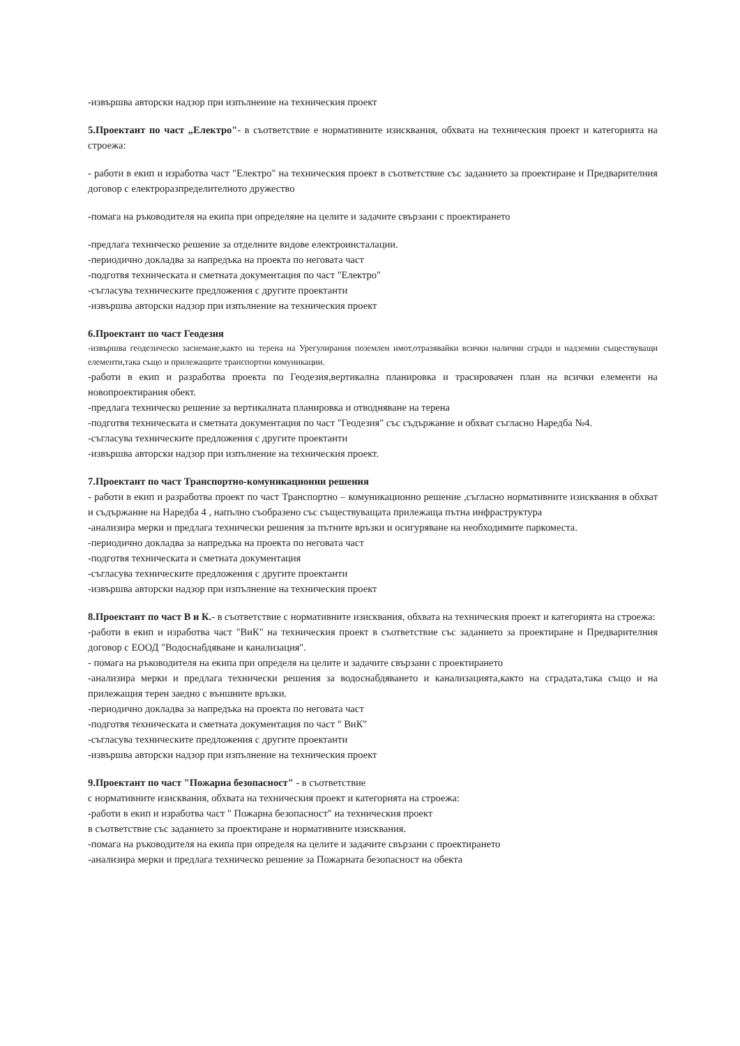-извършва авторски надзор при изпълнение на техническия проект
5.Проектант по част „Електро"- в съответствие е нормативните изисквания, обхвата на техническия проект и категорията на строежа:
- работи в екип и изработва част "Електро" на техническия проект в съответствие със заданието за проектиране и Предварителния договор с електроразпределителното дружество
-помага на ръководителя на екипа при определяне на целите и задачите свързани с проектирането
-предлага техническо решение за отделните видове електроинсталации.
-периодично докладва за напредъка на проекта по неговата част
-подготвя техническата и сметната документация по част "Електро"
-съгласува техническите предложения с другите проектанти
-извършва авторски надзор при изпълнение на техническия проект
6.Проектант по част Геодезия
-извършва геодезическо заснемане,както на терена на Урегулирания поземлен имот,отразявайки всички налични сгради и надземни съществуващи елементи,така също и прилежащите транспортни комуникации.
-работи в екип и разработва проекта по Геодезия,вертикална планировка и трасировачен план на всички елементи на новопроектирания обект.
-предлага техническо решение за вертикалната планировка и отводняване на терена
-подготвя техническата и сметната документация по част "Геодезия" със съдържание и обхват съгласно Наредба №4.
-съгласува техническите предложения с другите проектанти
-извършва авторски надзор при изпълнение на техническия проект.
7.Проектант по част Транспортно-комуникационни решения
- работи в екип и разработва проект по част Транспортно – комуникационно решение ,съгласно нормативните изисквания в обхват и съдържание на Наредба 4 , напълно съобразено със съществуващата прилежаща пътна инфраструктура
-анализира мерки и предлага технически решения за пътните връзки и осигуряване на необходимите паркоместа.
-периодично докладва за напредъка на проекта по неговата част
-подготвя техническата и сметната документация
-съгласува техническите предложения с другите проектанти
-извършва авторски надзор при изпълнение на техническия проект
8.Проектант по част В и К.- в съответствие с нормативните изисквания, обхвата на техническия проект и категорията на строежа:
-работи в екип и изработва част "ВиК" на техническия проект в съответствие със заданието за проектиране и Предварителния договор с ЕООД "Водоснабдяване и канализация".
- помага на ръководителя на екипа при определя на целите и задачите свързани с проектирането
-анализира мерки и предлага технически решения за водоснабдяването и канализацията,както на сградата,така също и на прилежащия терен заедно с външните връзки.
-периодично докладва за напредъка на проекта по неговата част
-подготвя техническата и сметната документация по част " ВиК"
-съгласува техническите предложения с другите проектанти
-извършва авторски надзор при изпълнение на техническия проект
9.Проектант по част "Пожарна безопасност" - в съответствие
с нормативните изисквания, обхвата на техническия проект и категорията на строежа:
-работи в екип и изработва част " Пожарна безопасност" на техническия проект
в съответствие със заданието за проектиране и нормативните изисквания.
-помага на ръководителя на екипа при определя на целите и задачите свързани с проектирането
-анализира мерки и предлага техническо решение за Пожарната безопасност на обекта